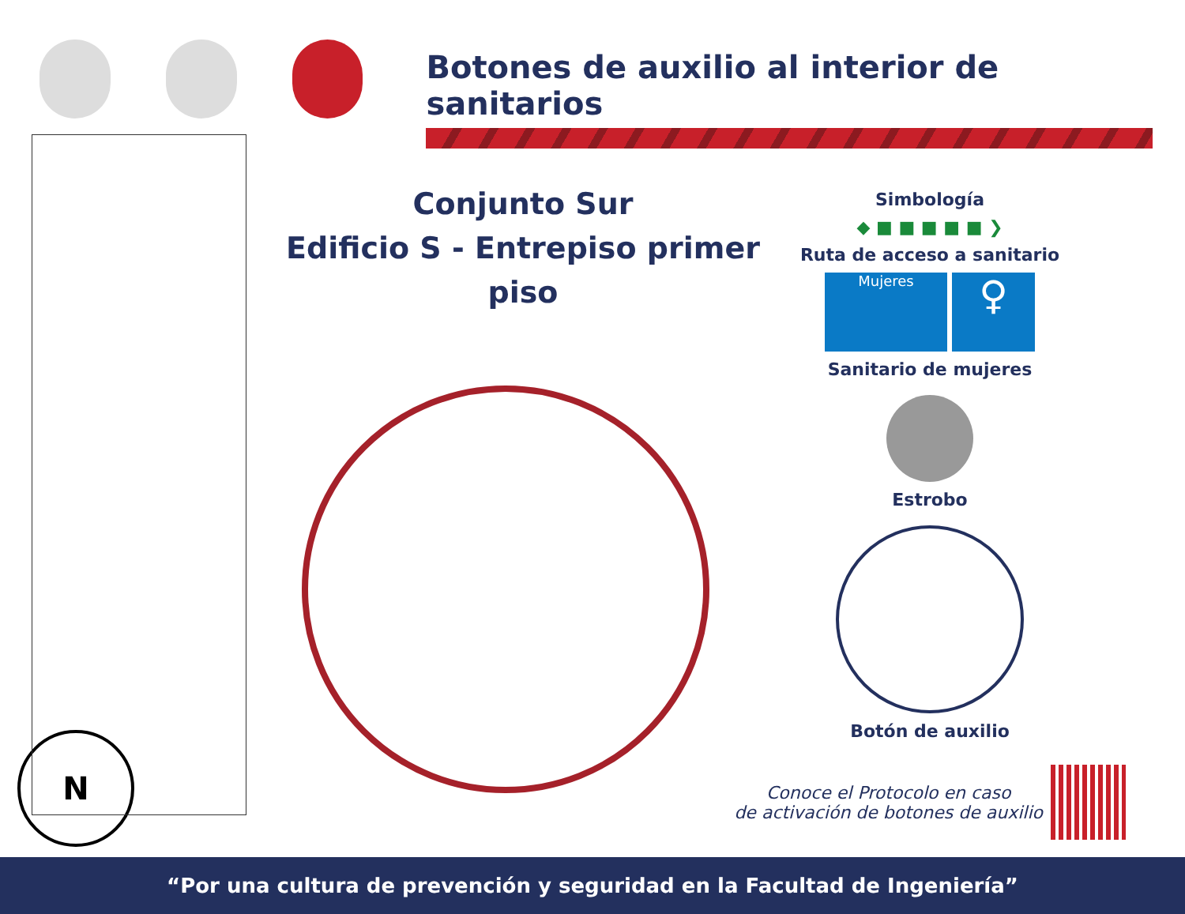Botones de auxilio al interior de sanitarios
Conjunto Sur
Edificio S - Entrepiso primer piso
N
Simbología
◆ ■ ■ ■ ■ ■ ❯
Ruta de acceso a sanitario
Mujeres
♀
Sanitario de mujeres
Estrobo
Botón de auxilio
Conoce el Protocolo en caso
de activación de botones de auxilio
“Por una cultura de prevención y seguridad en la Facultad de Ingeniería”